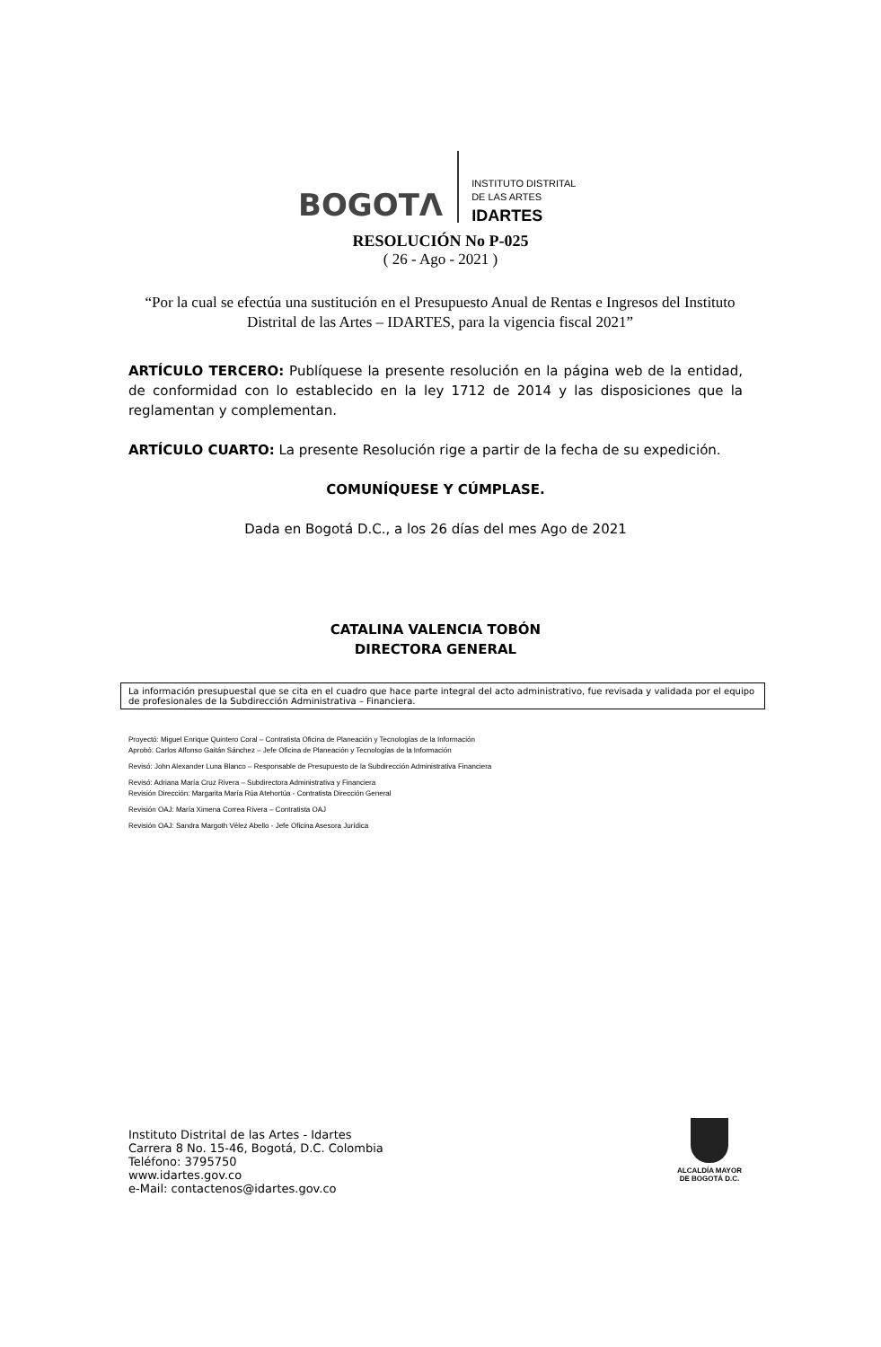BOGOTΛ
INSTITUTO DISTRITAL
DE LAS ARTES
IDARTES
RESOLUCIÓN No P-025
( 26 - Ago - 2021 )
“Por la cual se efectúa una sustitución en el Presupuesto Anual de Rentas e Ingresos del Instituto Distrital de las Artes – IDARTES, para la vigencia fiscal 2021”
ARTÍCULO TERCERO: Publíquese la presente resolución en la página web de la entidad, de conformidad con lo establecido en la ley 1712 de 2014 y las disposiciones que la reglamentan y complementan.
ARTÍCULO CUARTO: La presente Resolución rige a partir de la fecha de su expedición.
COMUNÍQUESE Y CÚMPLASE.
Dada en Bogotá D.C., a los 26 días del mes Ago de 2021
CATALINA VALENCIA TOBÓN
DIRECTORA GENERAL
La información presupuestal que se cita en el cuadro que hace parte integral del acto administrativo, fue revisada y validada por el equipo de profesionales de la Subdirección Administrativa – Financiera.
Proyectó: Miguel Enrique Quintero Coral – Contratista Oficina de Planeación y Tecnologías de la Información
Aprobó: Carlos Alfonso Gaitán Sánchez – Jefe Oficina de Planeación y Tecnologías de la Información
Revisó: John Alexander Luna Blanco – Responsable de Presupuesto de la Subdirección Administrativa Financiera
Revisó: Adriana María Cruz Rivera – Subdirectora Administrativa y Financiera
Revisión Dirección: Margarita María Rúa Atehortúa - Contratista Dirección General
Revisión OAJ: María Ximena Correa Rivera – Contratista OAJ
Revisión OAJ: Sandra Margoth Vélez Abello - Jefe Oficina Asesora Jurídica
Instituto Distrital de las Artes - Idartes
Carrera 8 No. 15-46, Bogotá, D.C. Colombia
Teléfono: 3795750
www.idartes.gov.co
e-Mail: contactenos@idartes.gov.co
ALCALDÍA MAYOR
DE BOGOTÁ D.C.